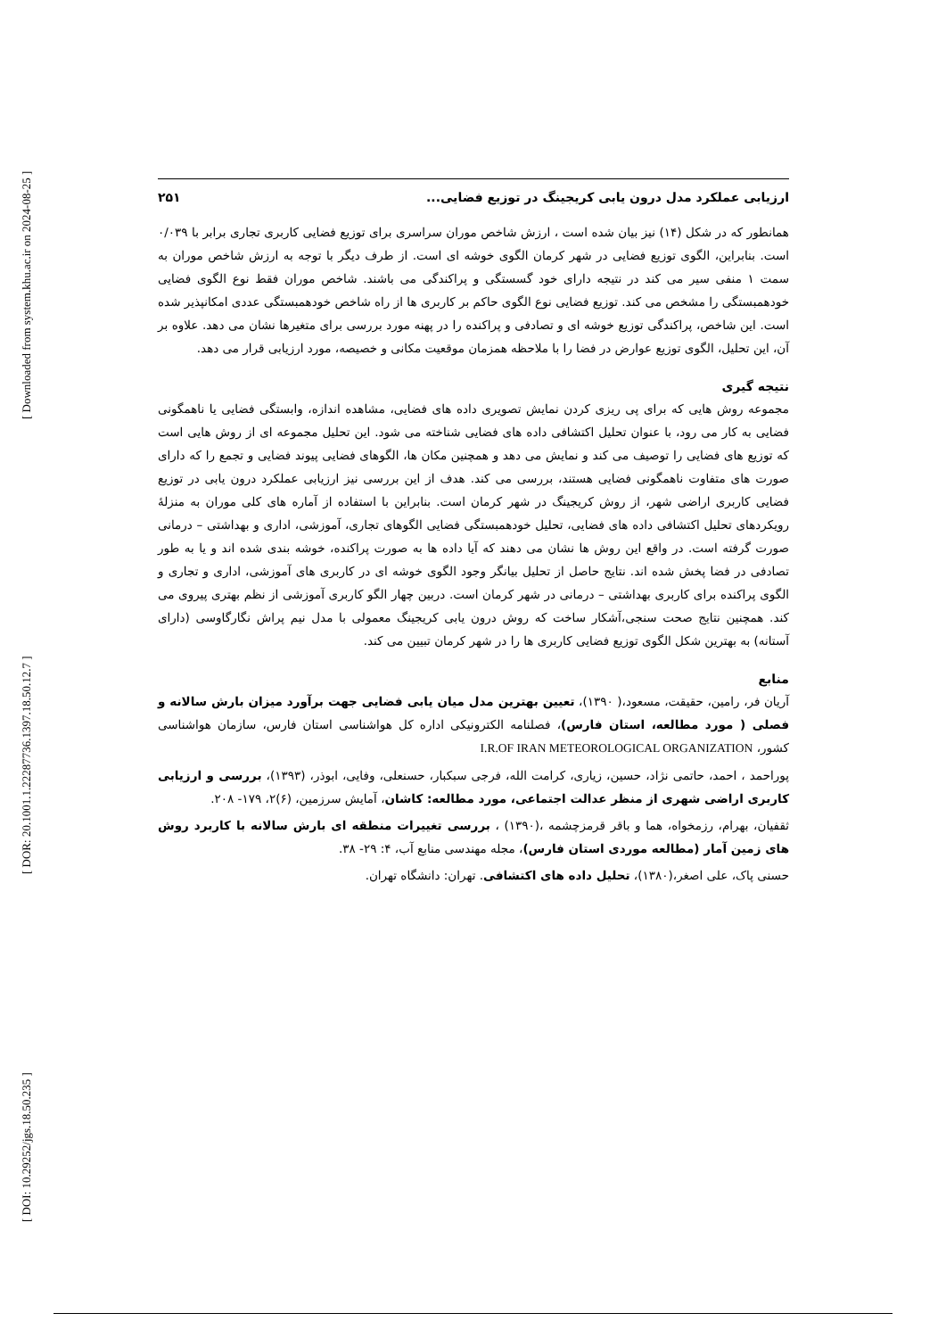ارزیابی عملکرد مدل درون یابی کریجینگ در توزیع فضایی... ۲۵۱
همانطور که در شکل (۱۴) نیز بیان شده است ، ارزش شاخص موران سراسری برای توزیع فضایی کاربری تجاری برابر با ۰/۰۳۹ است. بنابراین، الگوی توزیع فضایی در شهر کرمان الگوی خوشه ای است. از طرف دیگر با توجه به ارزش شاخص موران به سمت ۱ منفی سیر می کند در نتیجه دارای خود گسستگی و پراکندگی می باشند. شاخص موران فقط نوع الگوی فضایی خودهمبستگی را مشخص می کند. توزیع فضایی نوع الگوی حاکم بر کاربری ها از راه شاخص خودهمبستگی عددی امکانپذیر شده است. این شاخص، پراکندگی توزیع خوشه ای و تصادفی و پراکنده را در پهنه مورد بررسی برای متغیرها نشان می دهد. علاوه بر آن، این تحلیل، الگوی توزیع عوارض در فضا را با ملاحظه همزمان موقعیت مکانی و خصیصه، مورد ارزیابی قرار می دهد.
نتیجه گیری
مجموعه روش هایی که برای پی ریزی کردن نمایش تصویری داده های فضایی، مشاهده اندازه، وابستگی فضایی یا ناهمگونی فضایی به کار می رود، با عنوان تحلیل اکتشافی داده های فضایی شناخته می شود. این تحلیل مجموعه ای از روش هایی است که توزیع های فضایی را توصیف می کند و نمایش می دهد و همچنین مکان ها، الگوهای فضایی پیوند فضایی و تجمع را که دارای صورت های متفاوت ناهمگونی فضایی هستند، بررسی می کند. هدف از این بررسی نیز ارزیابی عملکرد درون یابی در توزیع فضایی کاربری اراضی شهر، از روش کریجینگ در شهر کرمان است. بنابراین با استفاده از آماره های کلی موران به منزلهٔ رویکردهای تحلیل اکتشافی داده های فضایی، تحلیل خودهمبستگی فضایی الگوهای تجاری، آموزشی، اداری و بهداشتی – درمانی صورت گرفته است. در واقع این روش ها نشان می دهند که آیا داده ها به صورت پراکنده، خوشه بندی شده اند و یا به طور تصادفی در فضا پخش شده اند. نتایج حاصل از تحلیل بیانگر وجود الگوی خوشه ای در کاربری های آموزشی، اداری و تجاری و الگوی پراکنده برای کاربری بهداشتی – درمانی در شهر کرمان است. دربین چهار الگو کاربری آموزشی از نظم بهتری پیروی می کند. همچنین نتایج صحت سنجی،آشکار ساخت که روش درون یابی کریجینگ معمولی با مدل نیم پراش نگارگاوسی (دارای آستانه) به بهترین شکل الگوی توزیع فضایی کاربری ها را در شهر کرمان تبیین می کند.
منابع
آریان فر، رامین، حقیقت، مسعود،( ۱۳۹۰)، تعیین بهترین مدل میان یابی فضایی جهت برآورد میزان بارش سالانه و فصلی ( مورد مطالعه، استان فارس)، فصلنامه الکترونیکی اداره کل هواشناسی استان فارس، سازمان هواشناسی کشور، I.R.OF IRAN METEOROLOGICAL ORGANIZATION
پوراحمد ، احمد، حاتمی نژاد، حسین، زیاری، کرامت الله، فرجی سبکبار، حسنعلی، وفایی، ابوذر، (۱۳۹۳)، بررسی و ارزیابی کاربری اراضی شهری از منظر عدالت اجتماعی، مورد مطالعه: کاشان، آمایش سرزمین، (۶)۲، ۱۷۹- ۲۰۸.
ثقفیان، بهرام، رزمخواه، هما و باقر قرمزچشمه ،(۱۳۹۰) ، بررسی تغییرات منطقه ای بارش سالانه با کاربرد روش های زمین آمار (مطالعه موردی استان فارس)، مجله مهندسی منابع آب، ۴: ۲۹- ۳۸.
حسنی پاک، علی اصغر،(۱۳۸۰)، تحلیل داده های اکتشافی. تهران: دانشگاه تهران.
[ Downloaded from system.khu.ac.ir on 2024-08-25 ]
[ DOR: 20.1001.1.22287736.1397.18.50.12.7 ]
[ DOI: 10.29252/jgs.18.50.235 ]